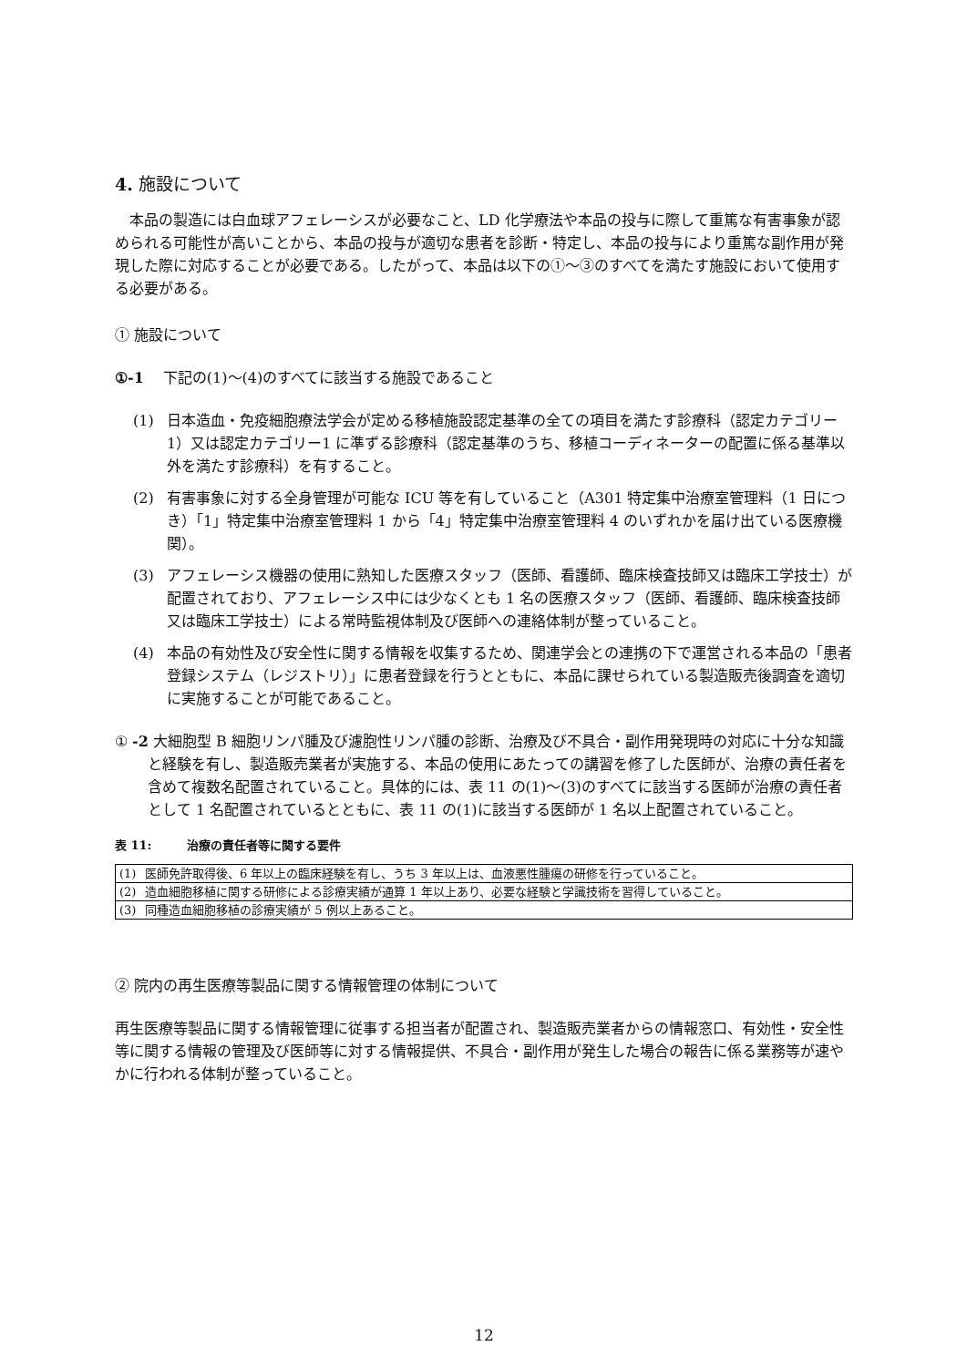4. 施設について
本品の製造には白血球アフェレーシスが必要なこと、LD 化学療法や本品の投与に際して重篤な有害事象が認められる可能性が高いことから、本品の投与が適切な患者を診断・特定し、本品の投与により重篤な副作用が発現した際に対応することが必要である。したがって、本品は以下の①～③のすべてを満たす施設において使用する必要がある。
① 施設について
①-1　 下記の(1)～(4)のすべてに該当する施設であること
(1) 日本造血・免疫細胞療法学会が定める移植施設認定基準の全ての項目を満たす診療科（認定カテゴリー1）又は認定カテゴリー1 に準ずる診療科（認定基準のうち、移植コーディネーターの配置に係る基準以外を満たす診療科）を有すること。
(2) 有害事象に対する全身管理が可能な ICU 等を有していること（A301 特定集中治療室管理料（1 日につき）「1」特定集中治療室管理料 1 から「4」特定集中治療室管理料 4 のいずれかを届け出ている医療機関）。
(3) アフェレーシス機器の使用に熟知した医療スタッフ（医師、看護師、臨床検査技師又は臨床工学技士）が配置されており、アフェレーシス中には少なくとも 1 名の医療スタッフ（医師、看護師、臨床検査技師又は臨床工学技士）による常時監視体制及び医師への連絡体制が整っていること。
(4) 本品の有効性及び安全性に関する情報を収集するため、関連学会との連携の下で運営される本品の「患者登録システム（レジストリ）」に患者登録を行うとともに、本品に課せられている製造販売後調査を適切に実施することが可能であること。
① -2 大細胞型 B 細胞リンパ腫及び濾胞性リンパ腫の診断、治療及び不具合・副作用発現時の対応に十分な知識と経験を有し、製造販売業者が実施する、本品の使用にあたっての講習を修了した医師が、治療の責任者を含めて複数名配置されていること。具体的には、表 11 の(1)～(3)のすべてに該当する医師が治療の責任者として 1 名配置されているとともに、表 11 の(1)に該当する医師が 1 名以上配置されていること。
表 11:　　　治療の責任者等に関する要件
| (1) | 医師免許取得後、6 年以上の臨床経験を有し、うち 3 年以上は、血液悪性腫瘍の研修を行っていること。 |
| (2) | 造血細胞移植に関する研修による診療実績が通算 1 年以上あり、必要な経験と学識技術を習得していること。 |
| (3) | 同種造血細胞移植の診療実績が 5 例以上あること。 |
② 院内の再生医療等製品に関する情報管理の体制について
再生医療等製品に関する情報管理に従事する担当者が配置され、製造販売業者からの情報窓口、有効性・安全性等に関する情報の管理及び医師等に対する情報提供、不具合・副作用が発生した場合の報告に係る業務等が速やかに行われる体制が整っていること。
12